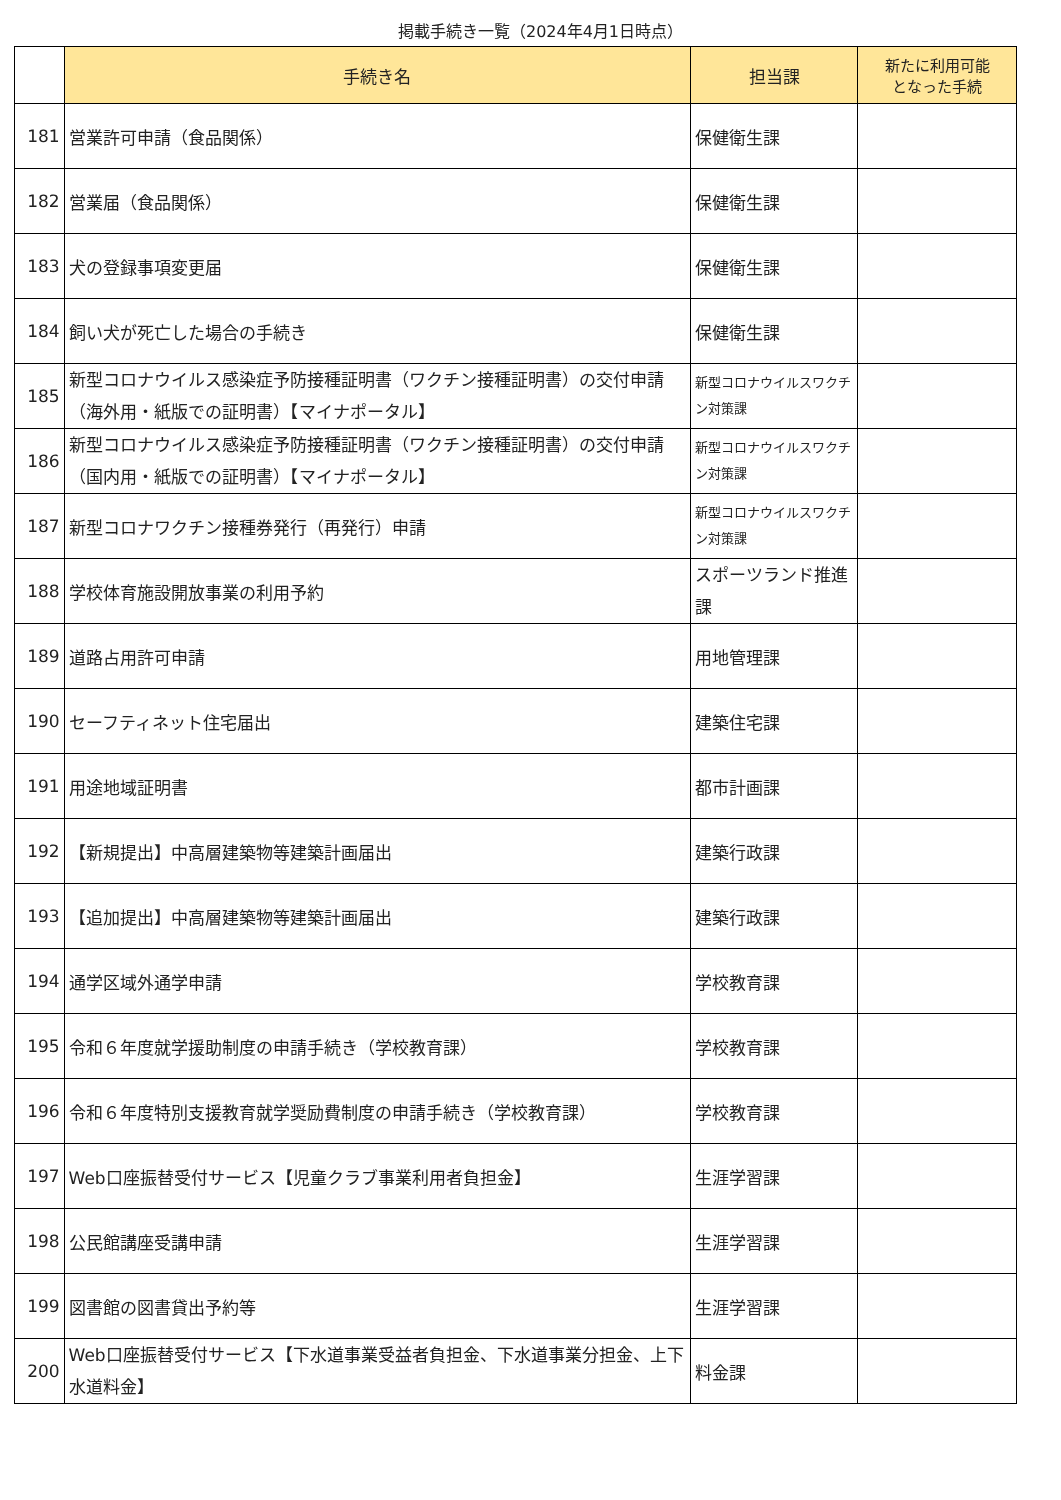掲載手続き一覧（2024年4月1日時点）
| | 手続き名 | 担当課 | 新たに利用可能 となった手続 |
| 181 | 営業許可申請（食品関係） | 保健衛生課 | |
| 182 | 営業届（食品関係） | 保健衛生課 | |
| 183 | 犬の登録事項変更届 | 保健衛生課 | |
| 184 | 飼い犬が死亡した場合の手続き | 保健衛生課 | |
| 185 | 新型コロナウイルス感染症予防接種証明書（ワクチン接種証明書）の交付申請（海外用・紙版での証明書）【マイナポータル】 | 新型コロナウイルスワクチン対策課 | |
| 186 | 新型コロナウイルス感染症予防接種証明書（ワクチン接種証明書）の交付申請（国内用・紙版での証明書）【マイナポータル】 | 新型コロナウイルスワクチン対策課 | |
| 187 | 新型コロナワクチン接種券発行（再発行）申請 | 新型コロナウイルスワクチン対策課 | |
| 188 | 学校体育施設開放事業の利用予約 | スポーツランド推進課 | |
| 189 | 道路占用許可申請 | 用地管理課 | |
| 190 | セーフティネット住宅届出 | 建築住宅課 | |
| 191 | 用途地域証明書 | 都市計画課 | |
| 192 | 【新規提出】中高層建築物等建築計画届出 | 建築行政課 | |
| 193 | 【追加提出】中高層建築物等建築計画届出 | 建築行政課 | |
| 194 | 通学区域外通学申請 | 学校教育課 | |
| 195 | 令和６年度就学援助制度の申請手続き（学校教育課） | 学校教育課 | |
| 196 | 令和６年度特別支援教育就学奨励費制度の申請手続き（学校教育課） | 学校教育課 | |
| 197 | Web口座振替受付サービス【児童クラブ事業利用者負担金】 | 生涯学習課 | |
| 198 | 公民館講座受講申請 | 生涯学習課 | |
| 199 | 図書館の図書貸出予約等 | 生涯学習課 | |
| 200 | Web口座振替受付サービス【下水道事業受益者負担金、下水道事業分担金、上下水道料金】 | 料金課 | |